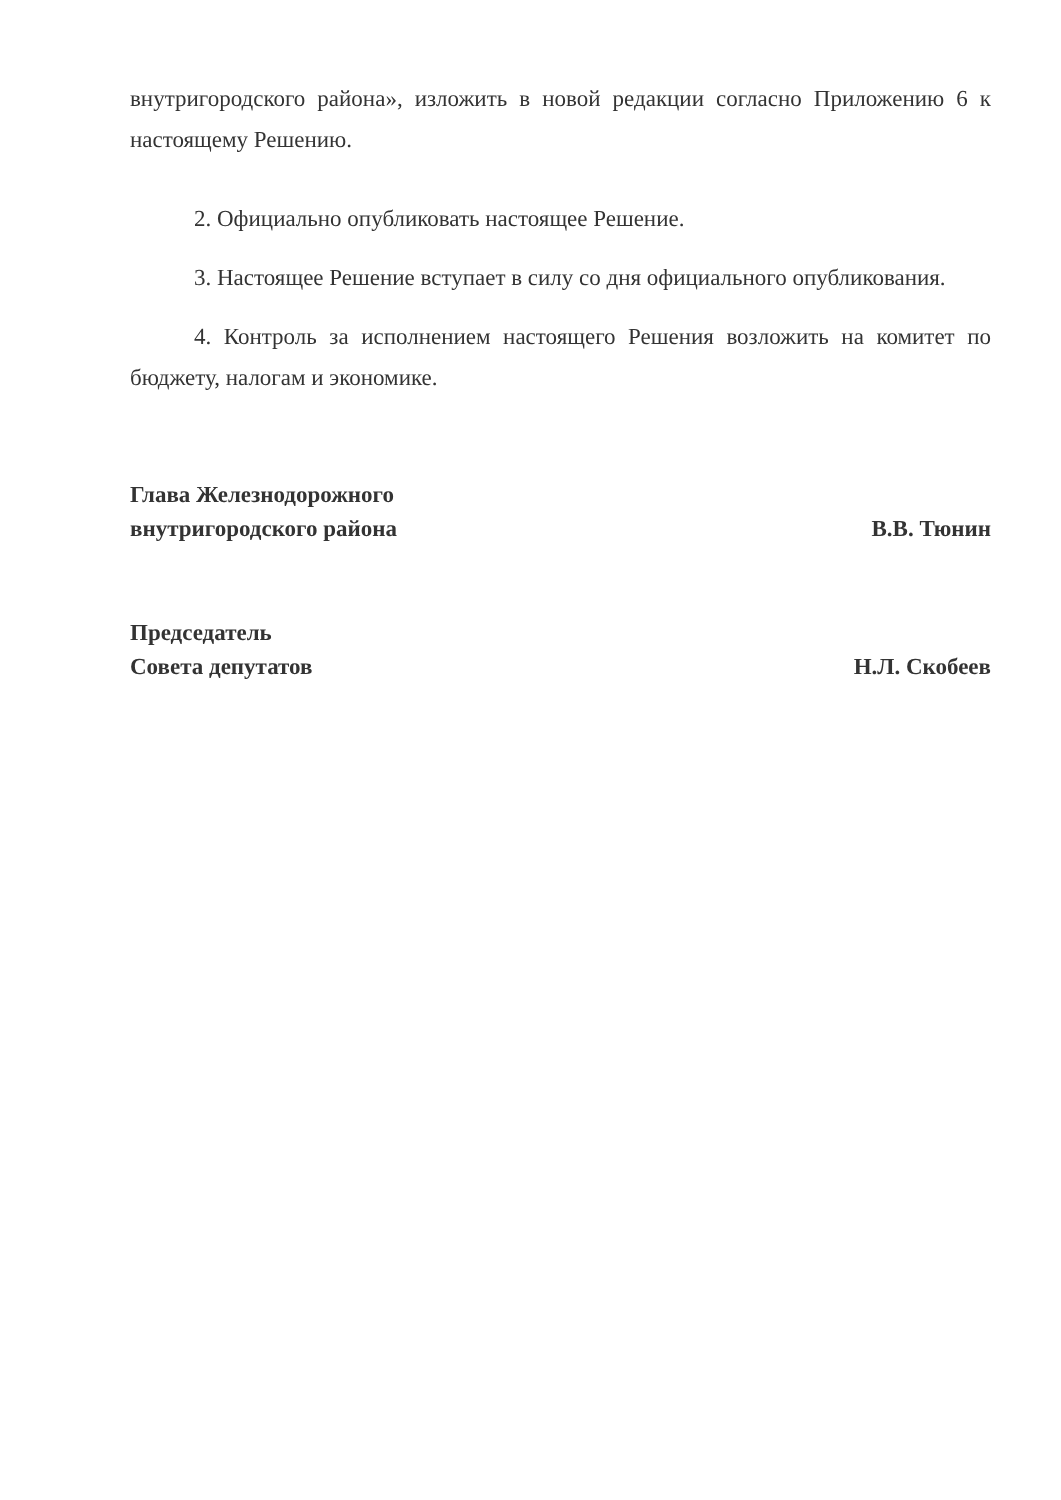внутригородского района», изложить в новой редакции согласно Приложению 6 к настоящему Решению.
2. Официально опубликовать настоящее Решение.
3. Настоящее Решение вступает в силу со дня официального опубликования.
4. Контроль за исполнением настоящего Решения возложить на комитет по бюджету, налогам и экономике.
Глава Железнодорожного
внутригородского района
В.В. Тюнин
Председатель
Совета депутатов
Н.Л. Скобеев